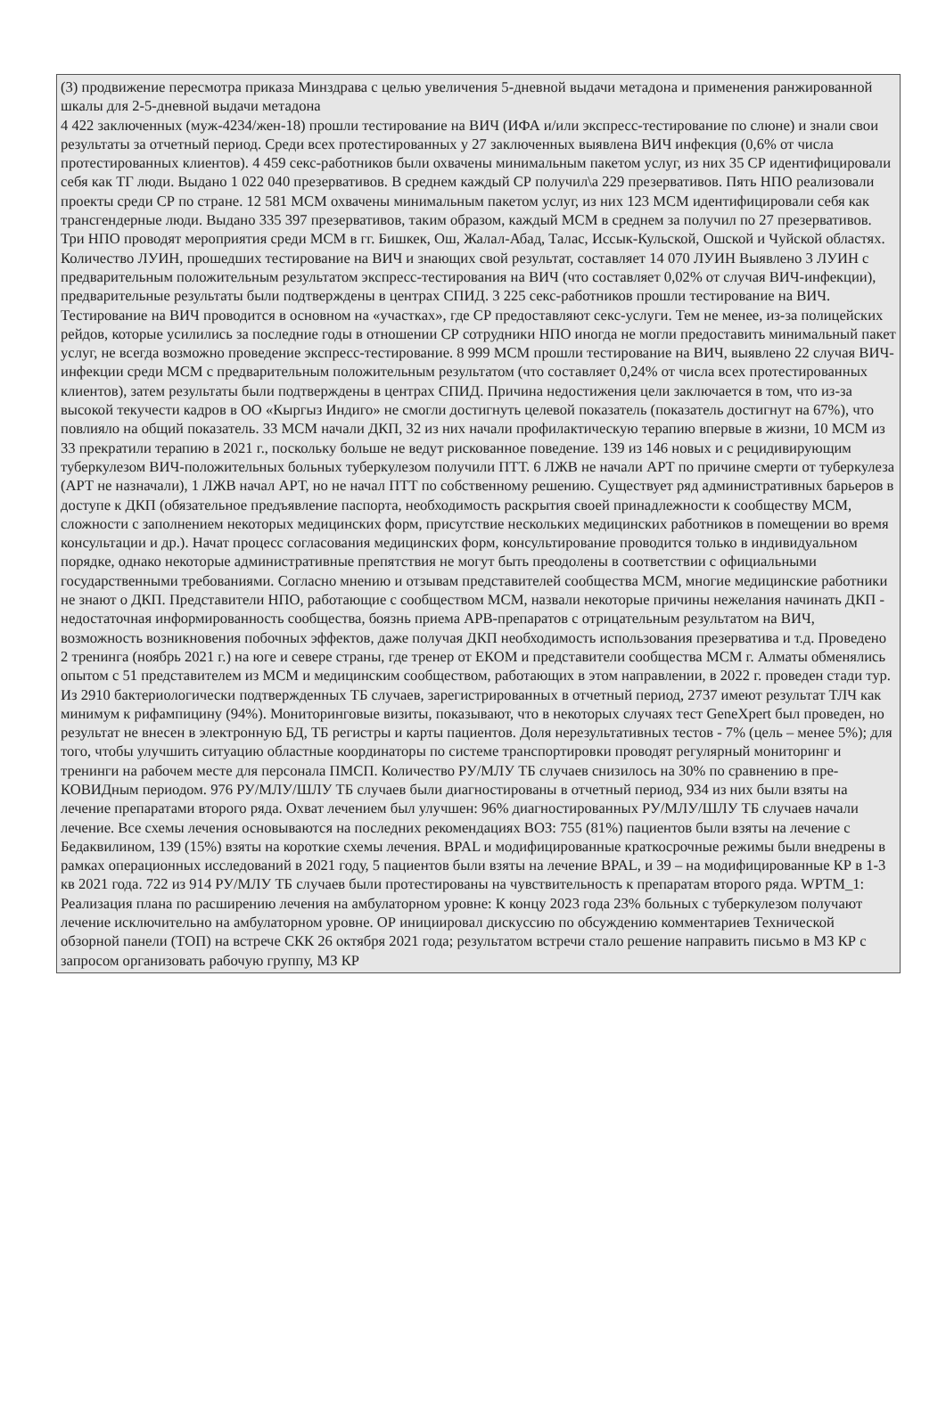| (3) продвижение пересмотра приказа Минздрава с целью увеличения 5-дневной выдачи метадона и применения ранжированной шкалы для 2-5-дневной выдачи метадона 4 422 заключенных (муж-4234/жен-18) прошли тестирование на ВИЧ (ИФА и/или экспресс-тестирование по слюне) и знали свои результаты за отчетный период. Среди всех протестированных у 27 заключенных выявлена ВИЧ инфекция (0,6% от числа протестированных клиентов). 4 459 секс-работников были охвачены минимальным пакетом услуг, из них 35 СР идентифицировали себя как ТГ люди. Выдано 1 022 040 презервативов. В среднем каждый СР получил\а 229 презервативов. Пять НПО реализовали проекты среди СР по стране. 12 581 МСМ охвачены минимальным пакетом услуг, из них 123 МСМ идентифицировали себя как трансгендерные люди. Выдано 335 397 презервативов, таким образом, каждый МСМ в среднем за получил по 27 презервативов. Три НПО проводят мероприятия среди МСМ в гг. Бишкек, Ош, Жалал-Абад, Талас, Иссык-Кульской, Ошской и Чуйской областях. Количество ЛУИН, прошедших тестирование на ВИЧ и знающих свой результат, составляет 14 070 ЛУИН Выявлено 3 ЛУИН с предварительным положительным результатом экспресс-тестирования на ВИЧ (что составляет 0,02% от случая ВИЧ-инфекции), предварительные результаты были подтверждены в центрах СПИД. 3 225 секс-работников прошли тестирование на ВИЧ. Тестирование на ВИЧ проводится в основном на «участках», где СР предоставляют секс-услуги. Тем не менее, из-за полицейских рейдов, которые усилились за последние годы в отношении СР сотрудники НПО иногда не могли предоставить минимальный пакет услуг, не всегда возможно проведение экспресс-тестирование. 8 999 МСМ прошли тестирование на ВИЧ, выявлено 22 случая ВИЧ-инфекции среди МСМ с предварительным положительным результатом (что составляет 0,24% от числа всех протестированных клиентов), затем результаты были подтверждены в центрах СПИД. Причина недостижения цели заключается в том, что из-за высокой текучести кадров в ОО «Кыргыз Индиго» не смогли достигнуть целевой показатель (показатель достигнут на 67%), что повлияло на общий показатель. 33 МСМ начали ДКП, 32 из них начали профилактическую терапию впервые в жизни, 10 МСМ из 33 прекратили терапию в 2021 г., поскольку больше не ведут рискованное поведение. 139 из 146 новых и с рецидивирующим туберкулезом ВИЧ-положительных больных туберкулезом получили ПТТ. 6 ЛЖВ не начали АРТ по причине смерти от туберкулеза (АРТ не назначали), 1 ЛЖВ начал АРТ, но не начал ПТТ по собственному решению. Существует ряд административных барьеров в доступе к ДКП (обязательное предъявление паспорта, необходимость раскрытия своей принадлежности к сообществу МСМ, сложности с заполнением некоторых медицинских форм, присутствие нескольких медицинских работников в помещении во время консультации и др.). Начат процесс согласования медицинских форм, консультирование проводится только в индивидуальном порядке, однако некоторые административные препятствия не могут быть преодолены в соответствии с официальными государственными требованиями. Согласно мнению и отзывам представителей сообщества МСМ, многие медицинские работники не знают о ДКП. Представители НПО, работающие с сообществом МСМ, назвали некоторые причины нежелания начинать ДКП - недостаточная информированность сообщества, боязнь приема АРВ-препаратов с отрицательным результатом на ВИЧ, возможность возникновения побочных эффектов, даже получая ДКП необходимость использования презерватива и т.д. Проведено 2 тренинга (ноябрь 2021 г.) на юге и севере страны, где тренер от ЕКОМ и представители сообщества МСМ г. Алматы обменялись опытом с 51 представителем из МСМ и медицинским сообществом, работающих в этом направлении, в 2022 г. проведен стади тур. Из 2910 бактериологически подтвержденных ТБ случаев, зарегистрированных в отчетный период, 2737 имеют результат ТЛЧ как минимум к рифампицину (94%). Мониторинговые визиты, показывают, что в некоторых случаях тест GeneXpert был проведен, но результат не внесен в электронную БД, ТБ регистры и карты пациентов. Доля нерезультативных тестов - 7% (цель – менее 5%); для того, чтобы улучшить ситуацию областные координаторы по системе транспортировки проводят регулярный мониторинг и тренинги на рабочем месте для персонала ПМСП. Количество РУ/МЛУ ТБ случаев снизилось на 30% по сравнению в пре-КОВИДным периодом. 976 РУ/МЛУ/ШЛУ ТБ случаев были диагностированы в отчетный период, 934 из них были взяты на лечение препаратами второго ряда. Охват лечением был улучшен: 96% диагностированных РУ/МЛУ/ШЛУ ТБ случаев начали лечение. Все схемы лечения основываются на последних рекомендациях ВОЗ: 755 (81%) пациентов были взяты на лечение с Бедаквилином, 139 (15%) взяты на короткие схемы лечения. BPAL и модифицированные краткосрочные режимы были внедрены в рамках операционных исследований в 2021 году, 5 пациентов были взяты на лечение BPAL, и 39 – на модифицированные КР в 1-3 кв 2021 года. 722 из 914 РУ/МЛУ ТБ случаев были протестированы на чувствительность к препаратам второго ряда. WPTM_1: Реализация плана по расширению лечения на амбулаторном уровне: К концу 2023 года 23% больных с туберкулезом получают лечение исключительно на амбулаторном уровне. ОР инициировал дискуссию по обсуждению комментариев Технической обзорной панели (ТОП) на встрече СКК 26 октября 2021 года; результатом встречи стало решение направить письмо в МЗ КР с запросом организовать рабочую группу, МЗ КР |